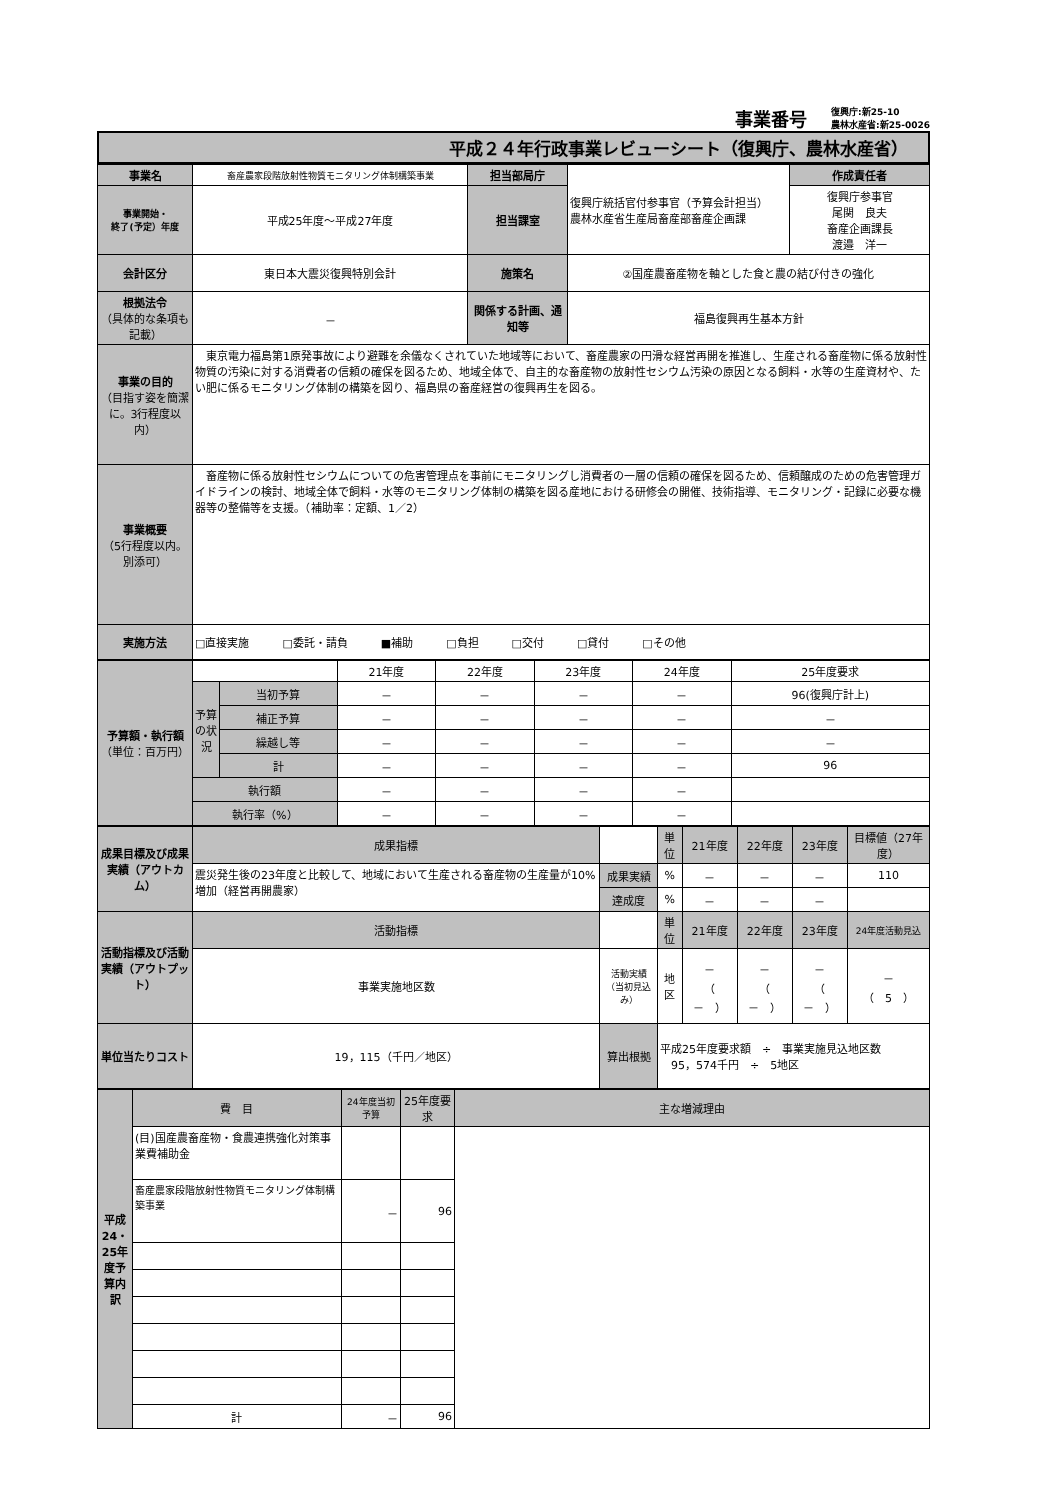事業番号 復興庁:新25-10
農林水産省:新25-0026
平成２４年行政事業レビューシート（復興庁、農林水産省）
| 事業名 | 畜産農家段階放射性物質モニタリング体制構築事業 | 担当部局庁 | 復興庁統括官付参事官（予算会計担当） 農林水産省生産局畜産部畜産企画課 | 作成責任者 |
| 事業開始・ 終了(予定）年度 | 平成25年度～平成27年度 | 担当課室 | | 復興庁参事官 尾関 良夫 畜産企画課長 渡邉 洋一 |
| 会計区分 | 東日本大震災復興特別会計 | 施策名 | ②国産農畜産物を軸とした食と農の結び付きの強化 | |
| 根拠法令 （具体的な条項も記載） | － | 関係する計画、通知等 | 福島復興再生基本方針 | |
| 事業の目的 （目指す姿を簡潔に。3行程度以内） | 東京電力福島第1原発事故により避難を余儀なくされていた地域等において、畜産農家の円滑な経営再開を推進し、生産される畜産物に係る放射性物質の汚染に対する消費者の信頼の確保を図るため、地域全体で、自主的な畜産物の放射性セシウム汚染の原因となる飼料・水等の生産資材や、たい肥に係るモニタリング体制の構築を図り、福島県の畜産経営の復興再生を図る。 | | | |
| 事業概要 （5行程度以内。別添可） | 畜産物に係る放射性セシウムについての危害管理点を事前にモニタリングし消費者の一層の信頼の確保を図るため、信頼醸成のための危害管理ガイドラインの検討、地域全体で飼料・水等のモニタリング体制の構築を図る産地における研修会の開催、技術指導、モニタリング・記録に必要な機器等の整備等を支援。（補助率：定額、1／2） | | | |
| 実施方法 | □直接実施 □委託・請負 ■補助 □負担 □交付 □貸付 □その他 | | | |
| 予算額・執行額 （単位：百万円） | | | 21年度 | 22年度 | 23年度 | 24年度 | 25年度要求 |
| | 予算の状況 | 当初予算 | － | － | － | － | 96(復興庁計上) |
| | | 補正予算 | － | － | － | － | － |
| | | 繰越し等 | － | － | － | － | － |
| | | 計 | － | － | － | － | 96 |
| | 執行額 | | － | － | － | － | |
| | 執行率（%） | | － | － | － | － | |
| 成果目標及び成果実績（アウトカム） | 成果指標 | | 単位 | 21年度 | 22年度 | 23年度 | 目標値（27年度） |
| | 震災発生後の23年度と比較して、地域において生産される畜産物の生産量が10%増加（経営再開農家） | 成果実績 | % | － | － | － | 110 |
| | | 達成度 | % | － | － | － | |
| 活動指標及び活動実績（アウトプット） | 活動指標 | | 単位 | 21年度 | 22年度 | 23年度 | 24年度活動見込 |
| | 事業実施地区数 | 活動実績 （当初見込み） | 地区 | － （ － ） | － （ － ） | － （ － ） | － （ 5 ） |
| 単位当たりコスト | 19，115（千円／地区） | 算出根拠 | 平成25年度要求額 ÷ 事業実施見込地区数 95，574千円 ÷ 5地区 | | | | |
| 平成24・25年度予算内訳 | 費 目 | 24年度当初予算 | 25年度要求 | 主な増減理由 |
| | (目)国産農畜産物・食農連携強化対策事業費補助金 | | | |
| | 畜産農家段階放射性物質モニタリング体制構築事業 | － | 96 | |
| | 計 | － | 96 | |